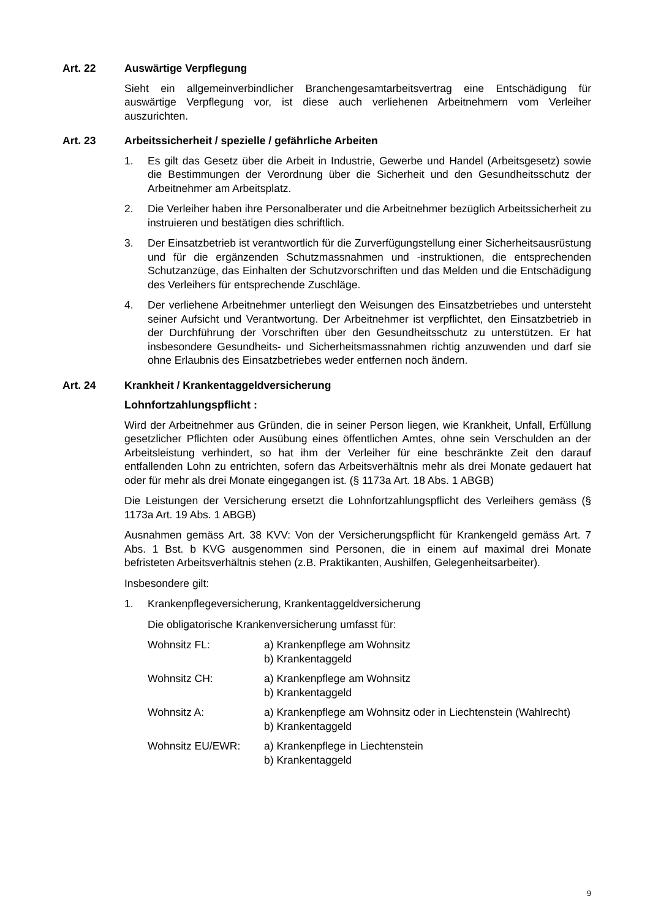Art. 22 Auswärtige Verpflegung
Sieht ein allgemeinverbindlicher Branchengesamtarbeitsvertrag eine Entschädigung für auswärtige Verpflegung vor, ist diese auch verliehenen Arbeitnehmern vom Verleiher auszurichten.
Art. 23 Arbeitssicherheit / spezielle / gefährliche Arbeiten
1. Es gilt das Gesetz über die Arbeit in Industrie, Gewerbe und Handel (Arbeitsgesetz) sowie die Bestimmungen der Verordnung über die Sicherheit und den Gesundheitsschutz der Arbeitnehmer am Arbeitsplatz.
2. Die Verleiher haben ihre Personalberater und die Arbeitnehmer bezüglich Arbeitssicherheit zu instruieren und bestätigen dies schriftlich.
3. Der Einsatzbetrieb ist verantwortlich für die Zurverfügungstellung einer Sicherheitsausrüstung und für die ergänzenden Schutzmassnahmen und -instruktionen, die entsprechenden Schutzanzüge, das Einhalten der Schutzvorschriften und das Melden und die Entschädigung des Verleihers für entsprechende Zuschläge.
4. Der verliehene Arbeitnehmer unterliegt den Weisungen des Einsatzbetriebes und untersteht seiner Aufsicht und Verantwortung. Der Arbeitnehmer ist verpflichtet, den Einsatzbetrieb in der Durchführung der Vorschriften über den Gesundheitsschutz zu unterstützen. Er hat insbesondere Gesundheits- und Sicherheitsmassnahmen richtig anzuwenden und darf sie ohne Erlaubnis des Einsatzbetriebes weder entfernen noch ändern.
Art. 24 Krankheit / Krankentaggeldversicherung
Lohnfortzahlungspflicht :
Wird der Arbeitnehmer aus Gründen, die in seiner Person liegen, wie Krankheit, Unfall, Erfüllung gesetzlicher Pflichten oder Ausübung eines öffentlichen Amtes, ohne sein Verschulden an der Arbeitsleistung verhindert, so hat ihm der Verleiher für eine beschränkte Zeit den darauf entfallenden Lohn zu entrichten, sofern das Arbeitsverhältnis mehr als drei Monate gedauert hat oder für mehr als drei Monate eingegangen ist. (§ 1173a Art. 18 Abs. 1 ABGB)
Die Leistungen der Versicherung ersetzt die Lohnfortzahlungspflicht des Verleihers gemäss (§ 1173a Art. 19 Abs. 1 ABGB)
Ausnahmen gemäss Art. 38 KVV: Von der Versicherungspflicht für Krankengeld gemäss Art. 7 Abs. 1 Bst. b KVG ausgenommen sind Personen, die in einem auf maximal drei Monate befristeten Arbeitsverhältnis stehen (z.B. Praktikanten, Aushilfen, Gelegenheitsarbeiter).
Insbesondere gilt:
1. Krankenpflegeversicherung, Krankentaggeldversicherung
Die obligatorische Krankenversicherung umfasst für:
Wohnsitz FL: a) Krankenpflege am Wohnsitz
b) Krankentaggeld
Wohnsitz CH: a) Krankenpflege am Wohnsitz
b) Krankentaggeld
Wohnsitz A: a) Krankenpflege am Wohnsitz oder in Liechtenstein (Wahlrecht)
b) Krankentaggeld
Wohnsitz EU/EWR: a) Krankenpflege in Liechtenstein
b) Krankentaggeld
9